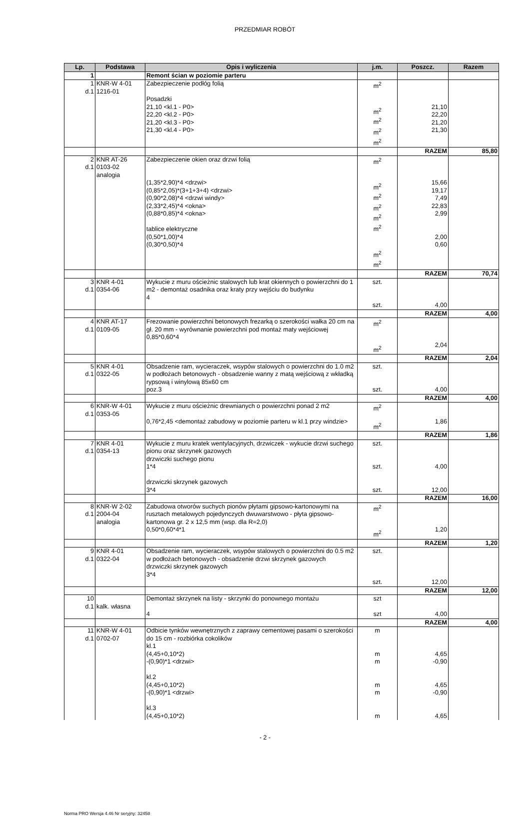PRZEDMIAR ROBÓT
| Lp. | Podstawa | Opis i wyliczenia | j.m. | Poszcz. | Razem |
| --- | --- | --- | --- | --- | --- |
| 1 | | Remont ścian w poziomie parteru | | | |
| 1 d.1 | KNR-W 4-01 1216-01 | Zabezpieczenie podłóg folią Posadzki 21,10 <kl.1 - P0> 22,20 <kl.2 - P0> 21,20 <kl.3 - P0> 21,30 <kl.4 - P0> | m<sup>2</sup> m<sup>2</sup> m<sup>2</sup> m<sup>2</sup> m<sup>2</sup> | 21,10 22,20 21,20 21,30 | |
| | | | | RAZEM | 85,80 |
| 2 d.1 | KNR AT-26 0103-02 analogia | Zabezpieczenie okien oraz drzwi folią (1,35*2,90)*4 <drzwi> (0,85*2,05)*(3+1+3+4) <drzwi> (0,90*2,08)*4 <drzwi windy> (2,33*2,45)*4 <okna> (0,88*0,85)*4 <okna> tablice elektryczne (0,50*1,00)*4 (0,30*0,50)*4 | m<sup>2</sup> m<sup>2</sup> m<sup>2</sup> m<sup>2</sup> m<sup>2</sup> m<sup>2</sup> m<sup>2</sup> m<sup>2</sup> | 15,66 19,17 7,49 22,83 2,99 2,00 0,60 | |
| | | | | RAZEM | 70,74 |
| 3 d.1 | KNR 4-01 0354-06 | Wykucie z muru ościeżnic stalowych lub krat okiennych o powierzchni do 1 m2 - demontaż osadnika oraz kraty przy wejściu do budynku 4 | szt. szt. | 4,00 | |
| | | | | RAZEM | 4,00 |
| 4 d.1 | KNR AT-17 0109-05 | Frezowanie powierzchni betonowych frezarką o szerokości wałka 20 cm na gł. 20 mm - wyrównanie powierzchni pod montaż maty wejściowej 0,85*0,60*4 | m<sup>2</sup> m<sup>2</sup> | 2,04 | |
| | | | | RAZEM | 2,04 |
| 5 d.1 | KNR 4-01 0322-05 | Obsadzenie ram, wycieraczek, wsypów stalowych o powierzchni do 1.0 m2 w podłożach betonowych - obsadzenie wanny z matą wejściową z wkładką rypsową i winylową 85x60 cm poz.3 | szt. szt. | 4,00 | |
| | | | | RAZEM | 4,00 |
| 6 d.1 | KNR-W 4-01 0353-05 | Wykucie z muru ościeżnic drewnianych o powierzchni ponad 2 m2 0,76*2,45 <demontaż zabudowy w poziomie parteru w kl.1 przy windzie> | m<sup>2</sup> m<sup>2</sup> | 1,86 | |
| | | | | RAZEM | 1,86 |
| 7 d.1 | KNR 4-01 0354-13 | Wykucie z muru kratek wentylacyjnych, drzwiczek - wykucie drzwi suchego pionu oraz skrzynek gazowych drzwiczki suchego pionu 1*4 drzwiczki skrzynek gazowych 3*4 | szt. szt. szt. | 4,00 12,00 | |
| | | | | RAZEM | 16,00 |
| 8 d.1 | KNR-W 2-02 2004-04 analogia | Zabudowa otworów suchych pionów płytami gipsowo-kartonowymi na rusztach metalowych pojedynczych dwuwarstwowo - płyta gipsowo-kartonowa gr. 2 x 12,5 mm (wsp. dla R=2,0) 0,50*0,60*4*1 | m<sup>2</sup> m<sup>2</sup> | 1,20 | |
| | | | | RAZEM | 1,20 |
| 9 d.1 | KNR 4-01 0322-04 | Obsadzenie ram, wycieraczek, wsypów stalowych o powierzchni do 0.5 m2 w podłożach betonowych - obsadzenie drzwi skrzynek gazowych drzwiczki skrzynek gazowych 3*4 | szt. szt. | 12,00 | |
| | | | | RAZEM | 12,00 |
| 10 d.1 | kalk. własna | Demontaż skrzynek na listy - skrzynki do ponownego montażu 4 | szt szt | 4,00 | |
| | | | | RAZEM | 4,00 |
| 11 d.1 | KNR-W 4-01 0702-07 | Odbicie tynków wewnętrznych z zaprawy cementowej pasami o szerokości do 15 cm - rozbiórka cokolików kl.1 (4,45+0,10*2) -(0,90)*1 <drzwi> kl.2 (4,45+0,10*2) -(0,90)*1 <drzwi> kl.3 (4,45+0,10*2) | m m m m m m | 4,65 -0,90 4,65 -0,90 4,65 | |
- 2 -
Norma PRO Wersja 4.46 Nr seryjny: 32458